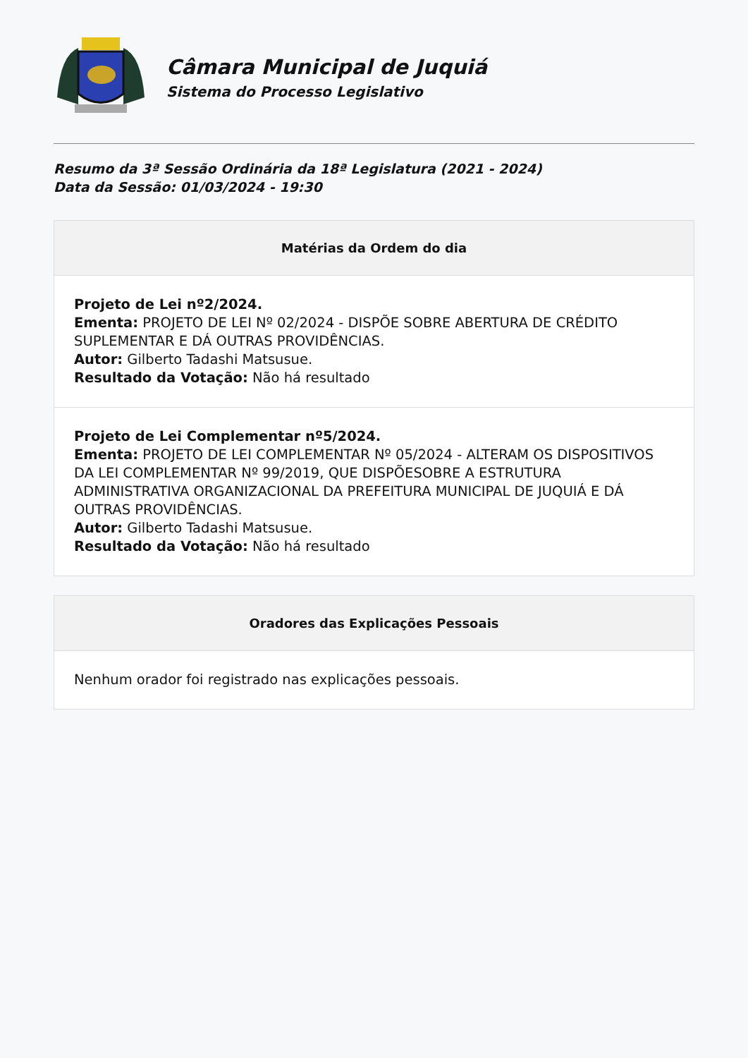Câmara Municipal de Juquiá
Sistema do Processo Legislativo
Resumo da 3ª Sessão Ordinária da 18ª Legislatura (2021 - 2024)
Data da Sessão: 01/03/2024 - 19:30
Matérias da Ordem do dia
Projeto de Lei nº2/2024.
Ementa: PROJETO DE LEI Nº 02/2024 - DISPÕE SOBRE ABERTURA DE CRÉDITO SUPLEMENTAR E DÁ OUTRAS PROVIDÊNCIAS.
Autor: Gilberto Tadashi Matsusue.
Resultado da Votação: Não há resultado
Projeto de Lei Complementar nº5/2024.
Ementa: PROJETO DE LEI COMPLEMENTAR Nº 05/2024 - ALTERAM OS DISPOSITIVOS DA LEI COMPLEMENTAR Nº 99/2019, QUE DISPÕESOBRE A ESTRUTURA ADMINISTRATIVA ORGANIZACIONAL DA PREFEITURA MUNICIPAL DE JUQUIÁ E DÁ OUTRAS PROVIDÊNCIAS.
Autor: Gilberto Tadashi Matsusue.
Resultado da Votação: Não há resultado
Oradores das Explicações Pessoais
Nenhum orador foi registrado nas explicações pessoais.